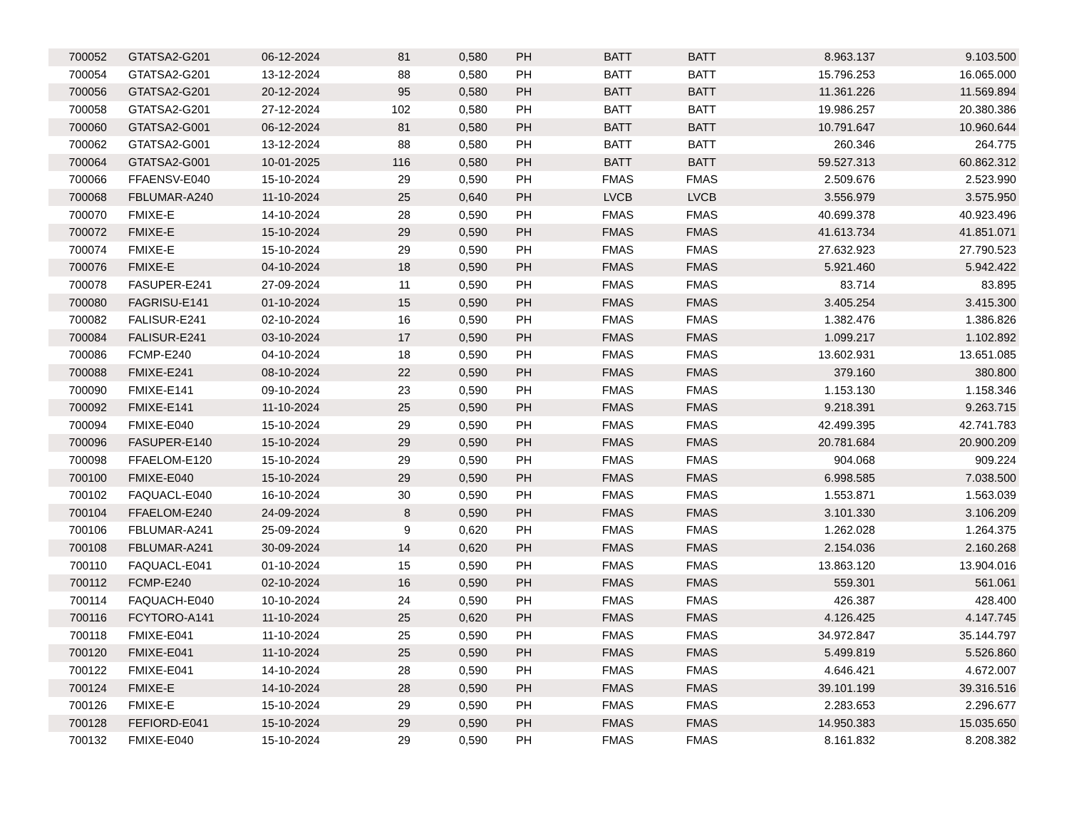| 700052 | GTATSA2-G201 | 06-12-2024 | 81 | 0,580 | PH | BATT | BATT | 8.963.137 | 9.103.500 |
| 700054 | GTATSA2-G201 | 13-12-2024 | 88 | 0,580 | PH | BATT | BATT | 15.796.253 | 16.065.000 |
| 700056 | GTATSA2-G201 | 20-12-2024 | 95 | 0,580 | PH | BATT | BATT | 11.361.226 | 11.569.894 |
| 700058 | GTATSA2-G201 | 27-12-2024 | 102 | 0,580 | PH | BATT | BATT | 19.986.257 | 20.380.386 |
| 700060 | GTATSA2-G001 | 06-12-2024 | 81 | 0,580 | PH | BATT | BATT | 10.791.647 | 10.960.644 |
| 700062 | GTATSA2-G001 | 13-12-2024 | 88 | 0,580 | PH | BATT | BATT | 260.346 | 264.775 |
| 700064 | GTATSA2-G001 | 10-01-2025 | 116 | 0,580 | PH | BATT | BATT | 59.527.313 | 60.862.312 |
| 700066 | FFAENSV-E040 | 15-10-2024 | 29 | 0,590 | PH | FMAS | FMAS | 2.509.676 | 2.523.990 |
| 700068 | FBLUMAR-A240 | 11-10-2024 | 25 | 0,640 | PH | LVCB | LVCB | 3.556.979 | 3.575.950 |
| 700070 | FMIXE-E | 14-10-2024 | 28 | 0,590 | PH | FMAS | FMAS | 40.699.378 | 40.923.496 |
| 700072 | FMIXE-E | 15-10-2024 | 29 | 0,590 | PH | FMAS | FMAS | 41.613.734 | 41.851.071 |
| 700074 | FMIXE-E | 15-10-2024 | 29 | 0,590 | PH | FMAS | FMAS | 27.632.923 | 27.790.523 |
| 700076 | FMIXE-E | 04-10-2024 | 18 | 0,590 | PH | FMAS | FMAS | 5.921.460 | 5.942.422 |
| 700078 | FASUPER-E241 | 27-09-2024 | 11 | 0,590 | PH | FMAS | FMAS | 83.714 | 83.895 |
| 700080 | FAGRISU-E141 | 01-10-2024 | 15 | 0,590 | PH | FMAS | FMAS | 3.405.254 | 3.415.300 |
| 700082 | FALISUR-E241 | 02-10-2024 | 16 | 0,590 | PH | FMAS | FMAS | 1.382.476 | 1.386.826 |
| 700084 | FALISUR-E241 | 03-10-2024 | 17 | 0,590 | PH | FMAS | FMAS | 1.099.217 | 1.102.892 |
| 700086 | FCMP-E240 | 04-10-2024 | 18 | 0,590 | PH | FMAS | FMAS | 13.602.931 | 13.651.085 |
| 700088 | FMIXE-E241 | 08-10-2024 | 22 | 0,590 | PH | FMAS | FMAS | 379.160 | 380.800 |
| 700090 | FMIXE-E141 | 09-10-2024 | 23 | 0,590 | PH | FMAS | FMAS | 1.153.130 | 1.158.346 |
| 700092 | FMIXE-E141 | 11-10-2024 | 25 | 0,590 | PH | FMAS | FMAS | 9.218.391 | 9.263.715 |
| 700094 | FMIXE-E040 | 15-10-2024 | 29 | 0,590 | PH | FMAS | FMAS | 42.499.395 | 42.741.783 |
| 700096 | FASUPER-E140 | 15-10-2024 | 29 | 0,590 | PH | FMAS | FMAS | 20.781.684 | 20.900.209 |
| 700098 | FFAELOM-E120 | 15-10-2024 | 29 | 0,590 | PH | FMAS | FMAS | 904.068 | 909.224 |
| 700100 | FMIXE-E040 | 15-10-2024 | 29 | 0,590 | PH | FMAS | FMAS | 6.998.585 | 7.038.500 |
| 700102 | FAQUACL-E040 | 16-10-2024 | 30 | 0,590 | PH | FMAS | FMAS | 1.553.871 | 1.563.039 |
| 700104 | FFAELOM-E240 | 24-09-2024 | 8 | 0,590 | PH | FMAS | FMAS | 3.101.330 | 3.106.209 |
| 700106 | FBLUMAR-A241 | 25-09-2024 | 9 | 0,620 | PH | FMAS | FMAS | 1.262.028 | 1.264.375 |
| 700108 | FBLUMAR-A241 | 30-09-2024 | 14 | 0,620 | PH | FMAS | FMAS | 2.154.036 | 2.160.268 |
| 700110 | FAQUACL-E041 | 01-10-2024 | 15 | 0,590 | PH | FMAS | FMAS | 13.863.120 | 13.904.016 |
| 700112 | FCMP-E240 | 02-10-2024 | 16 | 0,590 | PH | FMAS | FMAS | 559.301 | 561.061 |
| 700114 | FAQUACH-E040 | 10-10-2024 | 24 | 0,590 | PH | FMAS | FMAS | 426.387 | 428.400 |
| 700116 | FCYTORO-A141 | 11-10-2024 | 25 | 0,620 | PH | FMAS | FMAS | 4.126.425 | 4.147.745 |
| 700118 | FMIXE-E041 | 11-10-2024 | 25 | 0,590 | PH | FMAS | FMAS | 34.972.847 | 35.144.797 |
| 700120 | FMIXE-E041 | 11-10-2024 | 25 | 0,590 | PH | FMAS | FMAS | 5.499.819 | 5.526.860 |
| 700122 | FMIXE-E041 | 14-10-2024 | 28 | 0,590 | PH | FMAS | FMAS | 4.646.421 | 4.672.007 |
| 700124 | FMIXE-E | 14-10-2024 | 28 | 0,590 | PH | FMAS | FMAS | 39.101.199 | 39.316.516 |
| 700126 | FMIXE-E | 15-10-2024 | 29 | 0,590 | PH | FMAS | FMAS | 2.283.653 | 2.296.677 |
| 700128 | FEFIORD-E041 | 15-10-2024 | 29 | 0,590 | PH | FMAS | FMAS | 14.950.383 | 15.035.650 |
| 700132 | FMIXE-E040 | 15-10-2024 | 29 | 0,590 | PH | FMAS | FMAS | 8.161.832 | 8.208.382 |